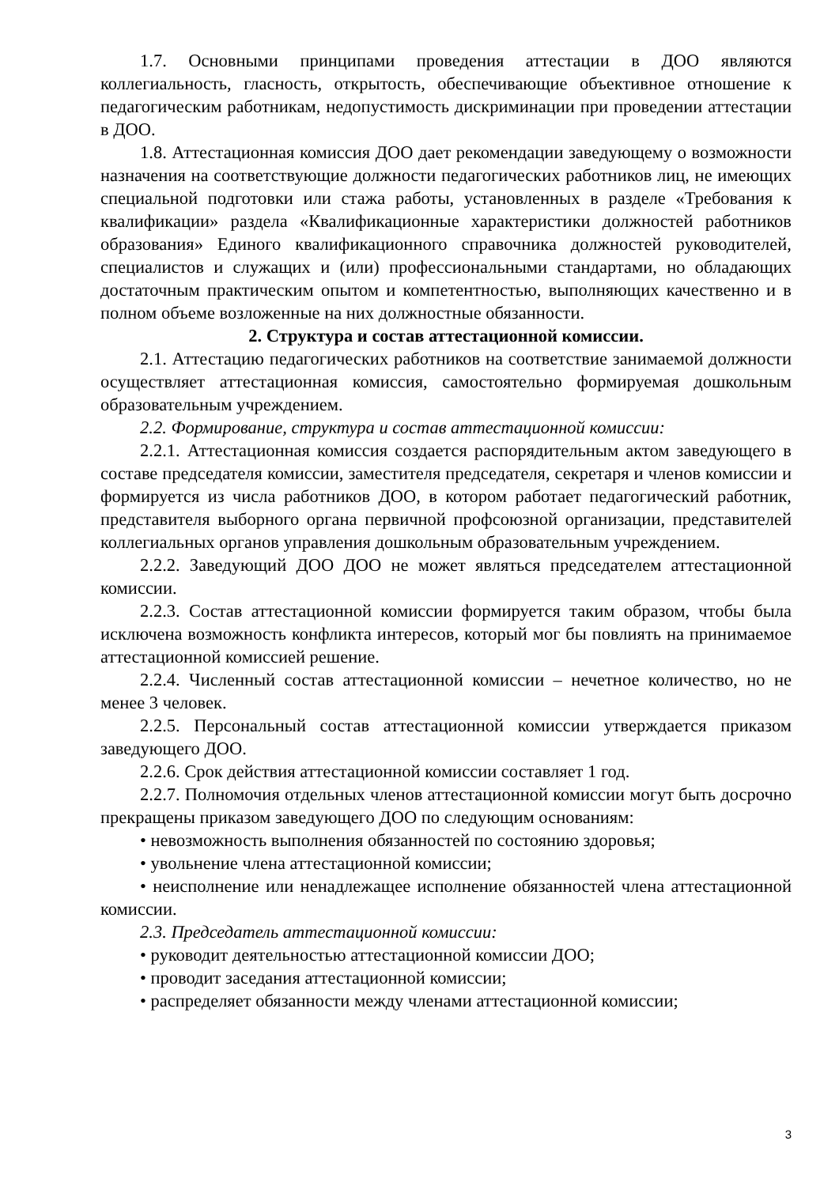1.7. Основными принципами проведения аттестации в ДОО являются коллегиальность, гласность, открытость, обеспечивающие объективное отношение к педагогическим работникам, недопустимость дискриминации при проведении аттестации в ДОО.
1.8. Аттестационная комиссия ДОО дает рекомендации заведующему о возможности назначения на соответствующие должности педагогических работников лиц, не имеющих специальной подготовки или стажа работы, установленных в разделе «Требования к квалификации» раздела «Квалификационные характеристики должностей работников образования» Единого квалификационного справочника должностей руководителей, специалистов и служащих и (или) профессиональными стандартами, но обладающих достаточным практическим опытом и компетентностью, выполняющих качественно и в полном объеме возложенные на них должностные обязанности.
2. Структура и состав аттестационной комиссии.
2.1. Аттестацию педагогических работников на соответствие занимаемой должности осуществляет аттестационная комиссия, самостоятельно формируемая дошкольным образовательным учреждением.
2.2. Формирование, структура и состав аттестационной комиссии:
2.2.1. Аттестационная комиссия создается распорядительным актом заведующего в составе председателя комиссии, заместителя председателя, секретаря и членов комиссии и формируется из числа работников ДОО, в котором работает педагогический работник, представителя выборного органа первичной профсоюзной организации, представителей коллегиальных органов управления дошкольным образовательным учреждением.
2.2.2. Заведующий ДОО ДОО не может являться председателем аттестационной комиссии.
2.2.3. Состав аттестационной комиссии формируется таким образом, чтобы была исключена возможность конфликта интересов, который мог бы повлиять на принимаемое аттестационной комиссией решение.
2.2.4. Численный состав аттестационной комиссии – нечетное количество, но не менее 3 человек.
2.2.5. Персональный состав аттестационной комиссии утверждается приказом заведующего ДОО.
2.2.6. Срок действия аттестационной комиссии составляет 1 год.
2.2.7. Полномочия отдельных членов аттестационной комиссии могут быть досрочно прекращены приказом заведующего ДОО по следующим основаниям:
• невозможность выполнения обязанностей по состоянию здоровья;
• увольнение члена аттестационной комиссии;
• неисполнение или ненадлежащее исполнение обязанностей члена аттестационной комиссии.
2.3. Председатель аттестационной комиссии:
• руководит деятельностью аттестационной комиссии ДОО;
• проводит заседания аттестационной комиссии;
• распределяет обязанности между членами аттестационной комиссии;
3